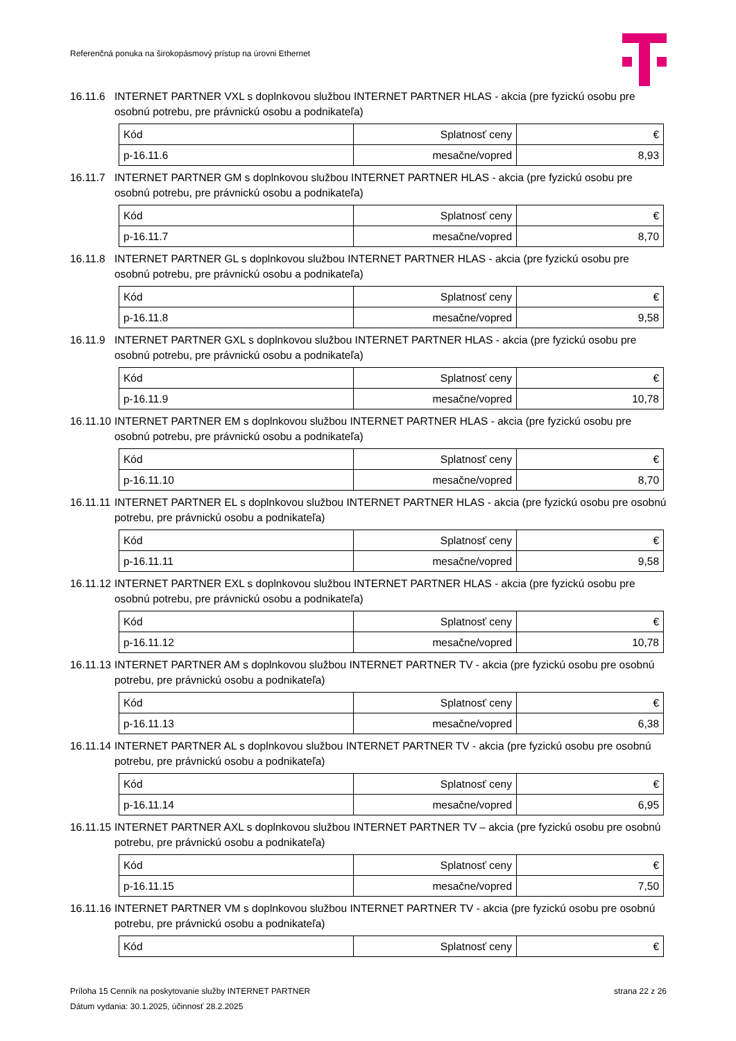Referenčná ponuka na širokopásmový prístup na úrovni Ethernet
16.11.6 INTERNET PARTNER VXL s doplnkovou službou INTERNET PARTNER HLAS - akcia (pre fyzickú osobu pre osobnú potrebu, pre právnickú osobu a podnikateľa)
| Kód | Splatnosť ceny | € |
| p-16.11.6 | mesačne/vopred | 8,93 |
16.11.7 INTERNET PARTNER GM s doplnkovou službou INTERNET PARTNER HLAS - akcia (pre fyzickú osobu pre osobnú potrebu, pre právnickú osobu a podnikateľa)
| Kód | Splatnosť ceny | € |
| p-16.11.7 | mesačne/vopred | 8,70 |
16.11.8 INTERNET PARTNER GL s doplnkovou službou INTERNET PARTNER HLAS - akcia (pre fyzickú osobu pre osobnú potrebu, pre právnickú osobu a podnikateľa)
| Kód | Splatnosť ceny | € |
| p-16.11.8 | mesačne/vopred | 9,58 |
16.11.9 INTERNET PARTNER GXL s doplnkovou službou INTERNET PARTNER HLAS - akcia (pre fyzickú osobu pre osobnú potrebu, pre právnickú osobu a podnikateľa)
| Kód | Splatnosť ceny | € |
| p-16.11.9 | mesačne/vopred | 10,78 |
16.11.10 INTERNET PARTNER EM s doplnkovou službou INTERNET PARTNER HLAS - akcia (pre fyzickú osobu pre osobnú potrebu, pre právnickú osobu a podnikateľa)
| Kód | Splatnosť ceny | € |
| p-16.11.10 | mesačne/vopred | 8,70 |
16.11.11 INTERNET PARTNER EL s doplnkovou službou INTERNET PARTNER HLAS - akcia (pre fyzickú osobu pre osobnú potrebu, pre právnickú osobu a podnikateľa)
| Kód | Splatnosť ceny | € |
| p-16.11.11 | mesačne/vopred | 9,58 |
16.11.12 INTERNET PARTNER EXL s doplnkovou službou INTERNET PARTNER HLAS - akcia (pre fyzickú osobu pre osobnú potrebu, pre právnickú osobu a podnikateľa)
| Kód | Splatnosť ceny | € |
| p-16.11.12 | mesačne/vopred | 10,78 |
16.11.13 INTERNET PARTNER AM s doplnkovou službou INTERNET PARTNER TV - akcia (pre fyzickú osobu pre osobnú potrebu, pre právnickú osobu a podnikateľa)
| Kód | Splatnosť ceny | € |
| p-16.11.13 | mesačne/vopred | 6,38 |
16.11.14 INTERNET PARTNER AL s doplnkovou službou INTERNET PARTNER TV - akcia (pre fyzickú osobu pre osobnú potrebu, pre právnickú osobu a podnikateľa)
| Kód | Splatnosť ceny | € |
| p-16.11.14 | mesačne/vopred | 6,95 |
16.11.15 INTERNET PARTNER AXL s doplnkovou službou INTERNET PARTNER TV – akcia (pre fyzickú osobu pre osobnú potrebu, pre právnickú osobu a podnikateľa)
| Kód | Splatnosť ceny | € |
| p-16.11.15 | mesačne/vopred | 7,50 |
16.11.16 INTERNET PARTNER VM s doplnkovou službou INTERNET PARTNER TV - akcia (pre fyzickú osobu pre osobnú potrebu, pre právnickú osobu a podnikateľa)
| Kód | Splatnosť ceny | € |
Príloha 15 Cenník na poskytovanie služby INTERNET PARTNER strana 22 z 26
Dátum vydania: 30.1.2025, účinnosť 28.2.2025